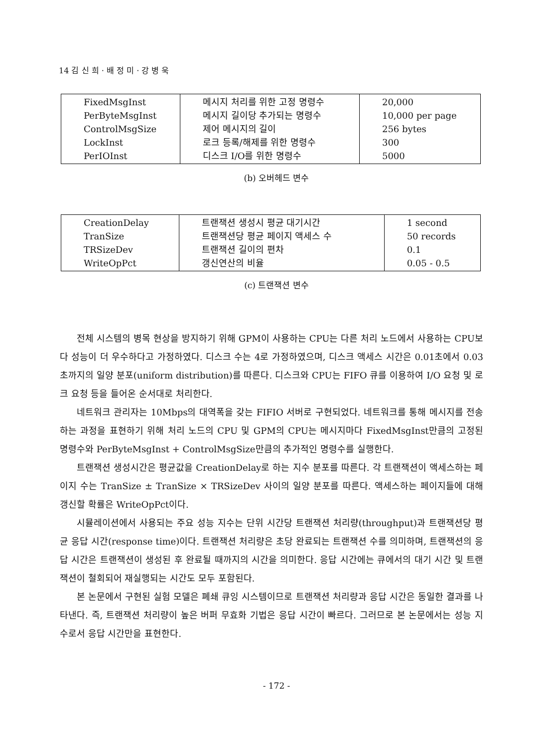14 김 신 희 · 배 정 미 · 강 병 욱
| FixedMsgInst PerByteMsgInst ControlMsgSize LockInst PerIOInst | 메시지 처리를 위한 고정 명령수 메시지 길이당 추가되는 명령수 제어 메시지의 길이 로크 등록/해제를 위한 명령수 디스크 I/O를 위한 명령수 | 20,000 10,000 per page 256 bytes 300 5000 |
(b) 오버헤드 변수
| CreationDelay TranSize TRSizeDev WriteOpPct | 트랜잭션 생성시 평균 대기시간 트랜잭션당 평균 페이지 액세스 수 트랜잭션 길이의 편차 갱신연산의 비율 | 1 second 50 records 0.1 0.05 - 0.5 |
(c) 트랜잭션 변수
전체 시스템의 병목 현상을 방지하기 위해 GPM이 사용하는 CPU는 다른 처리 노드에서 사용하는 CPU보다 성능이 더 우수하다고 가정하였다. 디스크 수는 4로 가정하였으며, 디스크 액세스 시간은 0.01초에서 0.03초까지의 일양 분포(uniform distribution)를 따른다. 디스크와 CPU는 FIFO 큐를 이용하여 I/O 요청 및 로크 요청 등을 들어온 순서대로 처리한다.
네트워크 관리자는 10Mbps의 대역폭을 갖는 FIFIO 서버로 구현되었다. 네트워크를 통해 메시지를 전송하는 과정을 표현하기 위해 처리 노드의 CPU 및 GPM의 CPU는 메시지마다 FixedMsgInst만큼의 고정된 명령수와 PerByteMsgInst + ControlMsgSize만큼의 추가적인 명령수를 실행한다.
트랜잭션 생성시간은 평균값을 CreationDelay로 하는 지수 분포를 따른다. 각 트랜잭션이 액세스하는 페이지 수는 TranSize ± TranSize × TRSizeDev 사이의 일양 분포를 따른다. 액세스하는 페이지들에 대해 갱신할 확률은 WriteOpPct이다.
시뮬레이션에서 사용되는 주요 성능 지수는 단위 시간당 트랜잭션 처리량(throughput)과 트랜잭션당 평균 응답 시간(response time)이다. 트랜잭션 처리량은 초당 완료되는 트랜잭션 수를 의미하며, 트랜잭션의 응답 시간은 트랜잭션이 생성된 후 완료될 때까지의 시간을 의미한다. 응답 시간에는 큐에서의 대기 시간 및 트랜잭션이 철회되어 재실행되는 시간도 모두 포함된다.
본 논문에서 구현된 실험 모델은 폐쇄 큐잉 시스템이므로 트랜잭션 처리량과 응답 시간은 동일한 결과를 나타낸다. 즉, 트랜잭션 처리량이 높은 버퍼 무효화 기법은 응답 시간이 빠르다. 그러므로 본 논문에서는 성능 지수로서 응답 시간만을 표현한다.
- 172 -